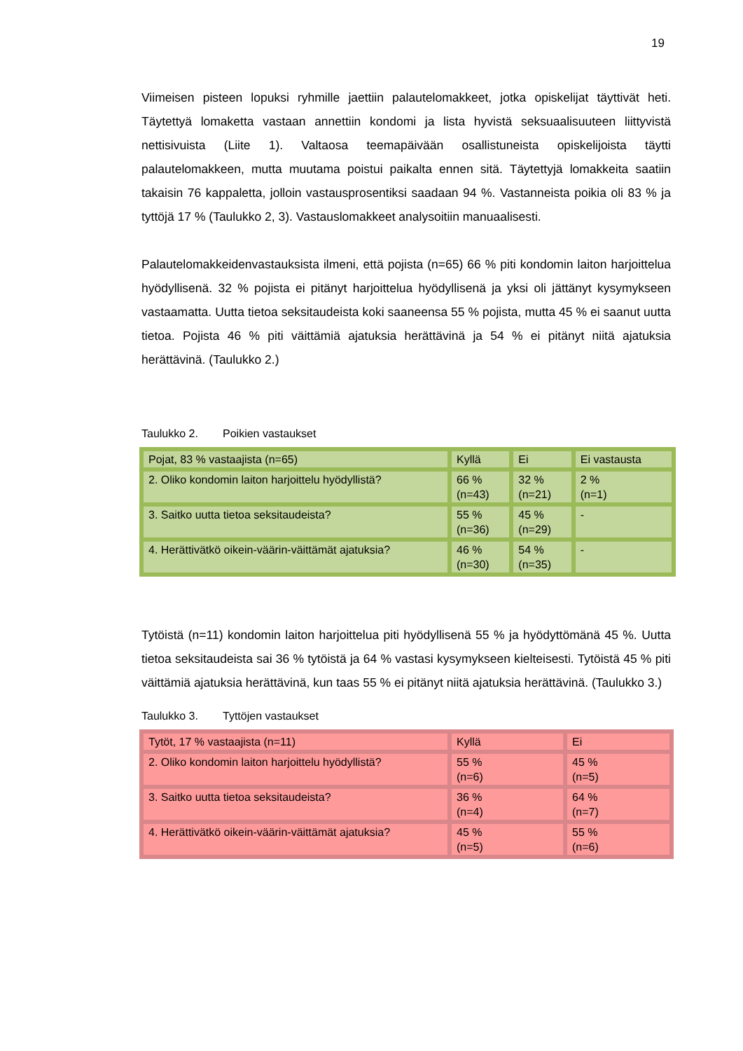19
Viimeisen pisteen lopuksi ryhmille jaettiin palautelomakkeet, jotka opiskelijat täyttivät heti. Täytettyä lomaketta vastaan annettiin kondomi ja lista hyvistä seksuaalisuuteen liittyvistä nettisivuista (Liite 1). Valtaosa teemapäivään osallistuneista opiskelijoista täytti palautelomakkeen, mutta muutama poistui paikalta ennen sitä. Täytettyjä lomakkeita saatiin takaisin 76 kappaletta, jolloin vastausprosentiksi saadaan 94 %. Vastanneista poikia oli 83 % ja tyttöjä 17 % (Taulukko 2, 3). Vastauslomakkeet analysoitiin manuaalisesti.
Palautelomakkeidenvastauksista ilmeni, että pojista (n=65) 66 % piti kondomin laiton harjoittelua hyödyllisenä. 32 % pojista ei pitänyt harjoittelua hyödyllisenä ja yksi oli jättänyt kysymykseen vastaamatta. Uutta tietoa seksitaudeista koki saaneensa 55 % pojista, mutta 45 % ei saanut uutta tietoa. Pojista 46 % piti väittämiä ajatuksia herättävinä ja 54 % ei pitänyt niitä ajatuksia herättävinä. (Taulukko 2.)
Taulukko 2. Poikien vastaukset
| Pojat, 83 % vastaajista (n=65) | Kyllä | Ei | Ei vastausta |
| 2. Oliko kondomin laiton harjoittelu hyödyllistä? | 66 % (n=43) | 32 % (n=21) | 2 % (n=1) |
| 3. Saitko uutta tietoa seksitaudeista? | 55 % (n=36) | 45 % (n=29) | - |
| 4. Herättivätkö oikein-väärin-väittämät ajatuksia? | 46 % (n=30) | 54 % (n=35) | - |
Tytöistä (n=11) kondomin laiton harjoittelua piti hyödyllisenä 55 % ja hyödyttömänä 45 %. Uutta tietoa seksitaudeista sai 36 % tytöistä ja 64 % vastasi kysymykseen kielteisesti. Tytöistä 45 % piti väittämiä ajatuksia herättävinä, kun taas 55 % ei pitänyt niitä ajatuksia herättävinä. (Taulukko 3.)
Taulukko 3. Tyttöjen vastaukset
| Tytöt, 17 % vastaajista (n=11) | Kyllä | Ei |
| 2. Oliko kondomin laiton harjoittelu hyödyllistä? | 55 % (n=6) | 45 % (n=5) |
| 3. Saitko uutta tietoa seksitaudeista? | 36 % (n=4) | 64 % (n=7) |
| 4. Herättivätkö oikein-väärin-väittämät ajatuksia? | 45 % (n=5) | 55 % (n=6) |